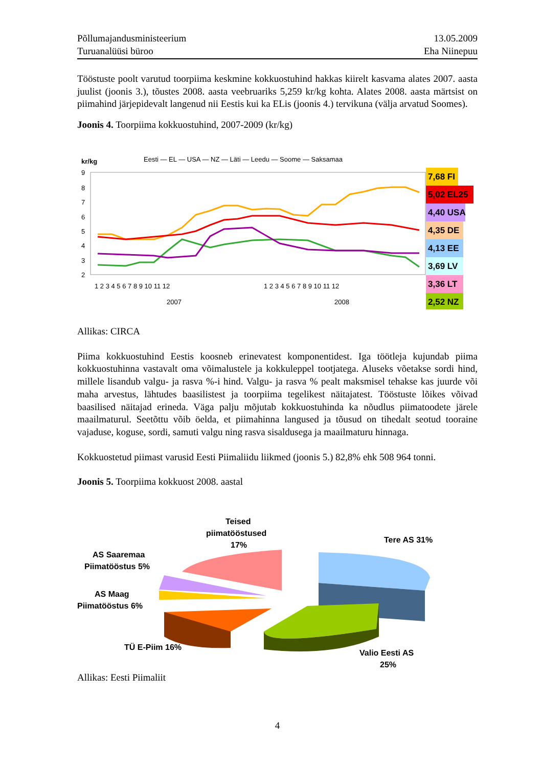Põllumajandusministeerium
Turuanalüüsi büroo
13.05.2009
Eha Niinepuu
Tööstuste poolt varutud toorpiima keskmine kokkuostuhind hakkas kiirelt kasvama alates 2007. aasta juulist (joonis 3.), tõustes 2008. aasta veebruariks 5,259 kr/kg kohta. Alates 2008. aasta märtsist on piimahind järjepidevalt langenud nii Eestis kui ka ELis (joonis 4.) tervikuna (välja arvatud Soomes).
Joonis 4. Toorpiima kokkuostuhind, 2007-2009 (kr/kg)
kr/kg
Eesti — EL — USA — NZ — Läti — Leedu — Soome — Saksamaa
9
8
7
6
5
4
3
2
7,68 FI
5,02 EL25
4,40 USA
4,35 DE
4,13 EE
3,69 LV
3,36 LT
2,52 NZ
1 2 3 4 5 6 7 8 9 10 11 12
1 2 3 4 5 6 7 8 9 10 11 12
2007
2008
Allikas: CIRCA
Piima kokkuostuhind Eestis koosneb erinevatest komponentidest. Iga töötleja kujundab piima kokkuostuhinna vastavalt oma võimalustele ja kokkuleppel tootjatega. Aluseks võetakse sordi hind, millele lisandub valgu- ja rasva %-i hind. Valgu- ja rasva % pealt maksmisel tehakse kas juurde või maha arvestus, lähtudes baasilistest ja toorpiima tegelikest näitajatest. Tööstuste lõikes võivad baasilised näitajad erineda. Väga palju mõjutab kokkuostuhinda ka nõudlus piimatoodete järele maailmaturul. Seetõttu võib öelda, et piimahinna langused ja tõusud on tihedalt seotud tooraine vajaduse, koguse, sordi, samuti valgu ning rasva sisaldusega ja maailmaturu hinnaga.
Kokkuostetud piimast varusid Eesti Piimaliidu liikmed (joonis 5.) 82,8% ehk 508 964 tonni.
Joonis 5. Toorpiima kokkuost 2008. aastal
Teised
piimatööstused
17%
Tere AS 31%
AS Saaremaa
Piimatööstus 5%
AS Maag
Piimatööstus 6%
TÜ E-Piim 16%
Valio Eesti AS
25%
Allikas: Eesti Piimaliit
4